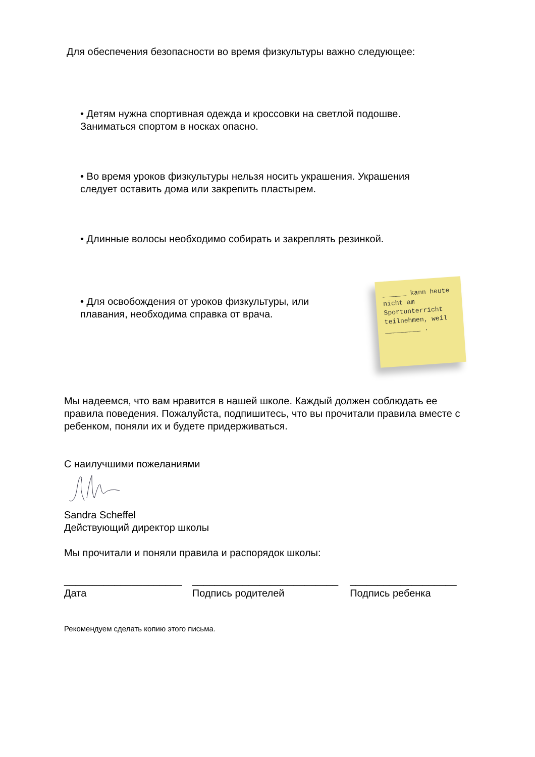Для обеспечения безопасности во время физкультуры важно следующее:
• Детям нужна спортивная одежда и кроссовки на светлой подошве.
Заниматься спортом в носках опасно.
• Во время уроков физкультуры нельзя носить украшения. Украшения следует оставить дома или закрепить пластырем.
• Длинные волосы необходимо собирать и закреплять резинкой.
• Для освобождения от уроков физкультуры, или плавания, необходима справка от врача.
______ kann heute nicht am Sportunterricht teilnehmen, weil _________ .
Мы надеемся, что вам нравится в нашей школе. Каждый должен соблюдать ее правила поведения. Пожалуйста, подпишитесь, что вы прочитали правила вместе с ребенком, поняли их и будете придерживаться.
С наилучшими пожеланиями
Sandra Scheffel
Действующий директор школы
Мы прочитали и поняли правила и распорядок школы:
_____________________
Дата
__________________________
Подпись родителей
___________________
Подпись ребенка
Рекомендуем сделать копию этого письма.